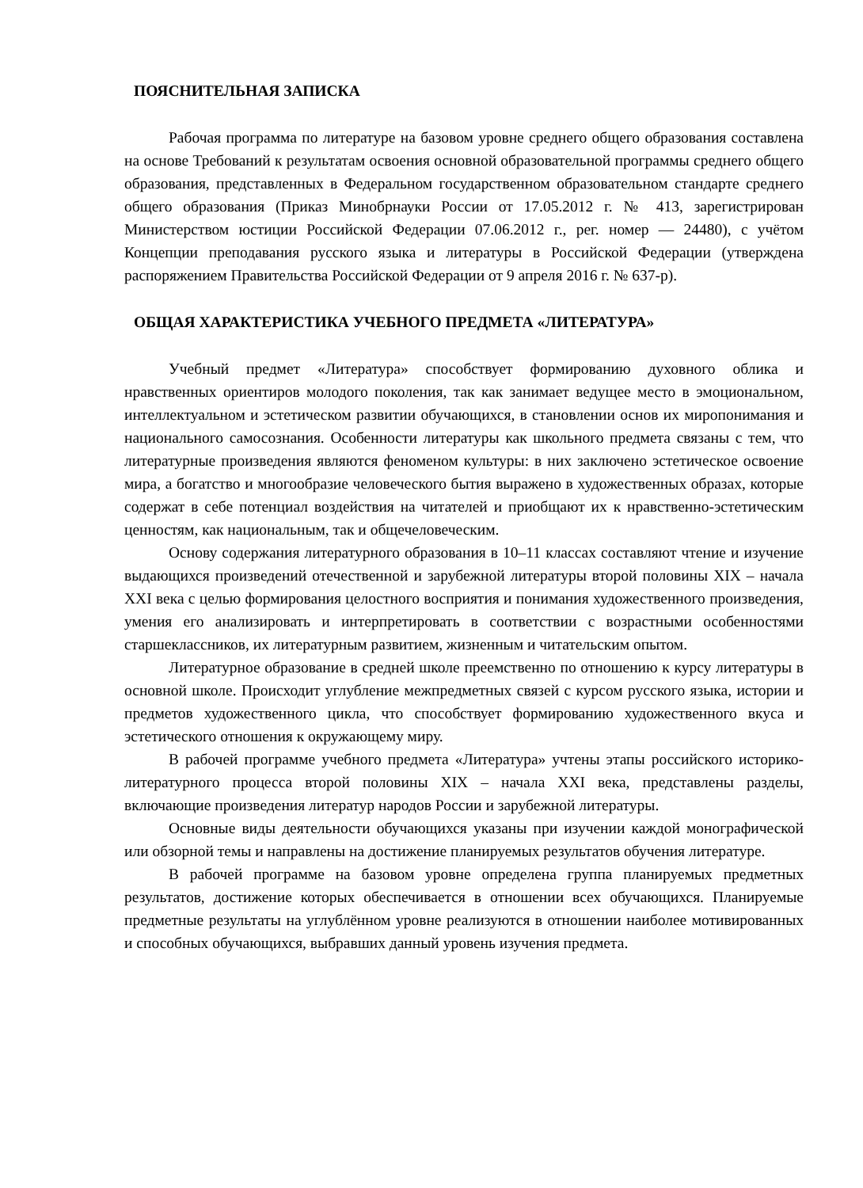ПОЯСНИТЕЛЬНАЯ ЗАПИСКА
Рабочая программа по литературе на базовом уровне среднего общего образования составлена на основе Требований к результатам освоения основной образовательной программы среднего общего образования, представленных в Федеральном государственном образовательном стандарте среднего общего образования (Приказ Минобрнауки России от 17.05.2012 г. № 413, зарегистрирован Министерством юстиции Российской Федерации 07.06.2012 г., рег. номер — 24480), с учётом Концепции преподавания русского языка и литературы в Российской Федерации (утверждена распоряжением Правительства Российской Федерации от 9 апреля 2016 г. № 637-р).
ОБЩАЯ ХАРАКТЕРИСТИКА УЧЕБНОГО ПРЕДМЕТА «ЛИТЕРАТУРА»
Учебный предмет «Литература» способствует формированию духовного облика и нравственных ориентиров молодого поколения, так как занимает ведущее место в эмоциональном, интеллектуальном и эстетическом развитии обучающихся, в становлении основ их миропонимания и национального самосознания. Особенности литературы как школьного предмета связаны с тем, что литературные произведения являются феноменом культуры: в них заключено эстетическое освоение мира, а богатство и многообразие человеческого бытия выражено в художественных образах, которые содержат в себе потенциал воздействия на читателей и приобщают их к нравственно-эстетическим ценностям, как национальным, так и общечеловеческим.
Основу содержания литературного образования в 10–11 классах составляют чтение и изучение выдающихся произведений отечественной и зарубежной литературы второй половины XIX – начала XXI века с целью формирования целостного восприятия и понимания художественного произведения, умения его анализировать и интерпретировать в соответствии с возрастными особенностями старшеклассников, их литературным развитием, жизненным и читательским опытом.
Литературное образование в средней школе преемственно по отношению к курсу литературы в основной школе. Происходит углубление межпредметных связей с курсом русского языка, истории и предметов художественного цикла, что способствует формированию художественного вкуса и эстетического отношения к окружающему миру.
В рабочей программе учебного предмета «Литература» учтены этапы российского историко-литературного процесса второй половины XIX – начала XXI века, представлены разделы, включающие произведения литератур народов России и зарубежной литературы.
Основные виды деятельности обучающихся указаны при изучении каждой монографической или обзорной темы и направлены на достижение планируемых результатов обучения литературе.
В рабочей программе на базовом уровне определена группа планируемых предметных результатов, достижение которых обеспечивается в отношении всех обучающихся. Планируемые предметные результаты на углублённом уровне реализуются в отношении наиболее мотивированных и способных обучающихся, выбравших данный уровень изучения предмета.